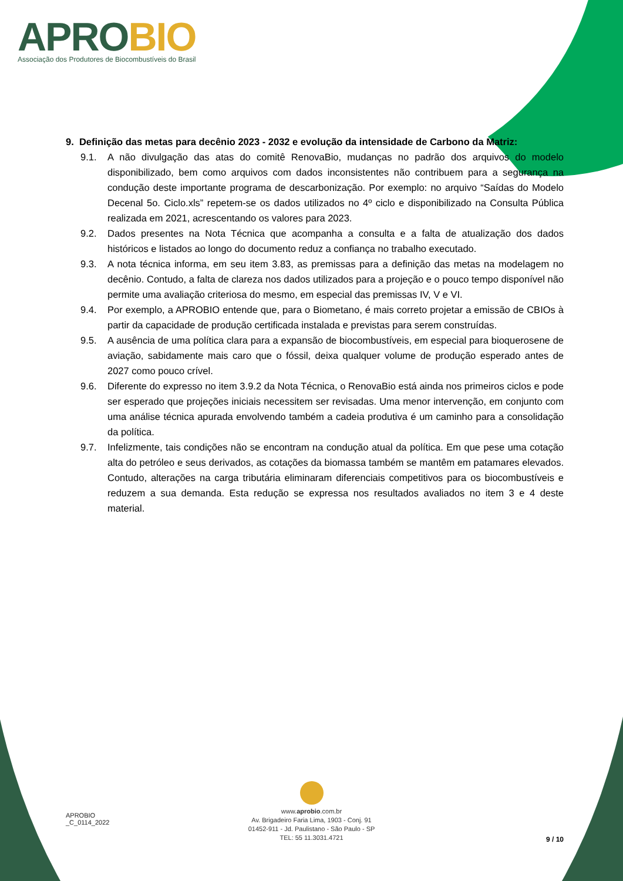APROBIO
Associação dos Produtores de Biocombustíveis do Brasil
9. Definição das metas para decênio 2023 - 2032 e evolução da intensidade de Carbono da Matriz:
9.1. A não divulgação das atas do comitê RenovaBio, mudanças no padrão dos arquivos do modelo disponibilizado, bem como arquivos com dados inconsistentes não contribuem para a segurança na condução deste importante programa de descarbonização. Por exemplo: no arquivo “Saídas do Modelo Decenal 5o. Ciclo.xls” repetem-se os dados utilizados no 4º ciclo e disponibilizado na Consulta Pública realizada em 2021, acrescentando os valores para 2023.
9.2. Dados presentes na Nota Técnica que acompanha a consulta e a falta de atualização dos dados históricos e listados ao longo do documento reduz a confiança no trabalho executado.
9.3. A nota técnica informa, em seu item 3.83, as premissas para a definição das metas na modelagem no decênio. Contudo, a falta de clareza nos dados utilizados para a projeção e o pouco tempo disponível não permite uma avaliação criteriosa do mesmo, em especial das premissas IV, V e VI.
9.4. Por exemplo, a APROBIO entende que, para o Biometano, é mais correto projetar a emissão de CBIOs à partir da capacidade de produção certificada instalada e previstas para serem construídas.
9.5. A ausência de uma política clara para a expansão de biocombustíveis, em especial para bioquerosene de aviação, sabidamente mais caro que o fóssil, deixa qualquer volume de produção esperado antes de 2027 como pouco crível.
9.6. Diferente do expresso no item 3.9.2 da Nota Técnica, o RenovaBio está ainda nos primeiros ciclos e pode ser esperado que projeções iniciais necessitem ser revisadas. Uma menor intervenção, em conjunto com uma análise técnica apurada envolvendo também a cadeia produtiva é um caminho para a consolidação da política.
9.7. Infelizmente, tais condições não se encontram na condução atual da política. Em que pese uma cotação alta do petróleo e seus derivados, as cotações da biomassa também se mantêm em patamares elevados. Contudo, alterações na carga tributária eliminaram diferenciais competitivos para os biocombustíveis e reduzem a sua demanda. Esta redução se expressa nos resultados avaliados no item 3 e 4 deste material.
APROBIO
_C_0114_2022
www.aprobio.com.br
Av. Brigadeiro Faria Lima, 1903 - Conj. 91
01452-911 - Jd. Paulistano - São Paulo - SP
TEL: 55 11.3031.4721
9 / 10